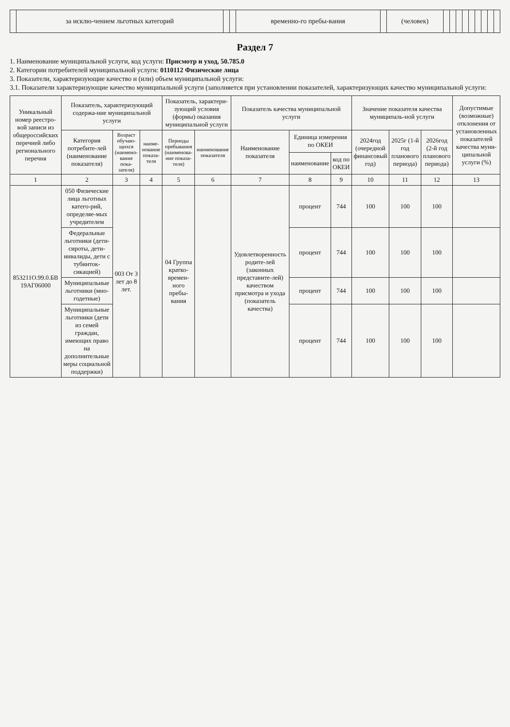| | за исклю-чением льготных категорий | | | временно-го пребы-вания | | (человек) | | | | | | | | | |
Раздел 7
1. Наименование муниципальной услуги, код услуги: Присмотр и уход, 50.785.0
2. Категории потребителей муниципальной услуги: 0110112 Физические лица
3. Показатели, характеризующие качество и (или) объем муниципальной услуги:
3.1. Показатели характеризующие качество муниципальной услуги (заполняется при установлении показателей, характеризующих качество муниципальной услуги:
| Уникальный номер реестро-вой записи из общероссийских перечней либо регионального перечня | Показатель, характеризующий содержа-ние муниципальной услуги | | | Показатель, характери-зующий условия (формы) оказания муниципальной услуги | | Показатель качества муниципальной услуги | | | Значение показателя качества муниципаль-ной услуги | | | Допустимые (возможные) отклонения от установленных показателей качества муни-ципальной услуги (%) |
| --- | --- | --- | --- | --- | --- | --- | --- | --- | --- | --- | --- | --- |
| | Категория потребите-лей (наименование показателя) | Возраст обучаю-щихся (наимено-вание пока-зателя) | наиме-нование показа-теля | Периоды пребывания (наименова-ние показа-теля) | наименование показателя | Наименование показателя | Единица измерения по ОКЕИ | | 2024год (очередной финансовый год) | 2025г (1-й год планового периода) | 2026год (2-й год планового периода) | |
| | | | | | | | наименование | код по ОКЕИ | | | | |
| 1 | 2 | 3 | 4 | 5 | 6 | 7 | 8 | 9 | 10 | 11 | 12 | 13 |
| 853211О.99.0.БВ 19АГ06000 | 050 Физические лица льготных катего-рий, определяе-мых учредителем | 003 От 3 лет до 8 лет. | | 04 Группа кратко-времен-ного пребы-вания | | Удовлетворенность родите-лей (законных представите-лей) качеством присмотра и ухода (показатель качества) | процент | 744 | 100 | 100 | 100 | |
| | Федеральные льготники (дети-сироты, дети-инвалиды, дети с тубинток-сикацией) | | | | | | процент | 744 | 100 | 100 | 100 | |
| | Муниципальные льготники (мно-годетные) | | | | | | процент | 744 | 100 | 100 | 100 | |
| | Муниципальные льготники (дети из семей граждан, имеющих право на дополнительные меры социальной поддержки) | | | | | | процент | 744 | 100 | 100 | 100 | |